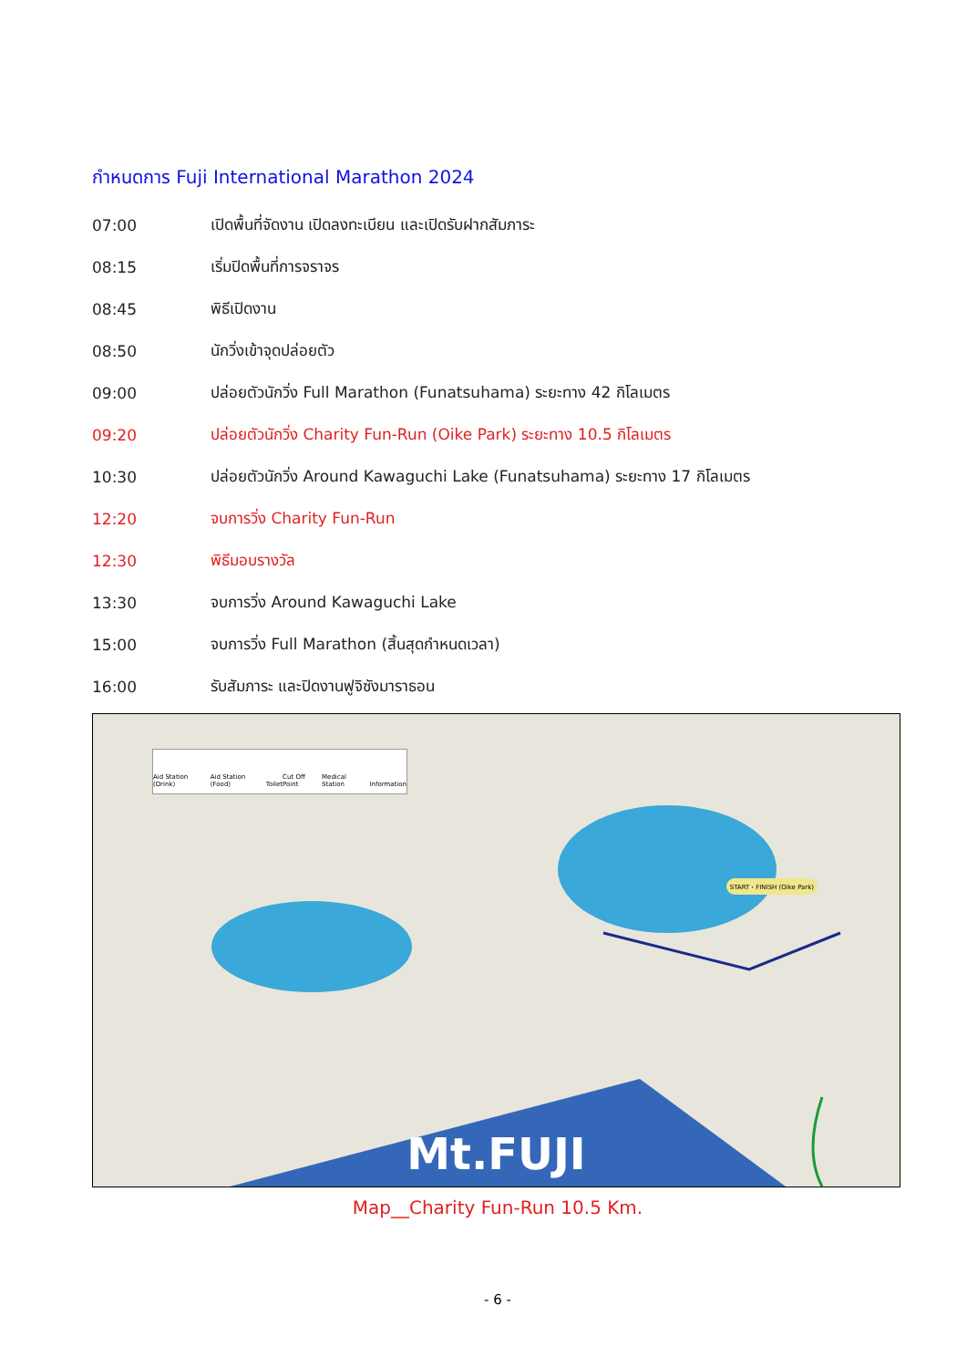กำหนดการ Fuji International Marathon 2024
| 07:00 | เปิดพื้นที่จัดงาน เปิดลงทะเบียน และเปิดรับฝากสัมภาระ |
| 08:15 | เริ่มปิดพื้นที่การจราจร |
| 08:45 | พิธีเปิดงาน |
| 08:50 | นักวิ่งเข้าจุดปล่อยตัว |
| 09:00 | ปล่อยตัวนักวิ่ง Full Marathon (Funatsuhama) ระยะทาง 42 กิโลเมตร |
| 09:20 | ปล่อยตัวนักวิ่ง Charity Fun-Run (Oike Park) ระยะทาง 10.5 กิโลเมตร |
| 10:30 | ปล่อยตัวนักวิ่ง Around Kawaguchi Lake (Funatsuhama) ระยะทาง 17 กิโลเมตร |
| 12:20 | จบการวิ่ง Charity Fun-Run |
| 12:30 | พิธีมอบรางวัล |
| 13:30 | จบการวิ่ง Around Kawaguchi Lake |
| 15:00 | จบการวิ่ง Full Marathon (สิ้นสุดกำหนดเวลา) |
| 16:00 | รับสัมภาระ และปิดงานฟูจิซังมาราธอน |
Aid Station (Drink) Aid Station (Food) Toilet Cut Off Point Medical Station Information
START・FINISH (Oike Park)
Mt.FUJI
Map__Charity Fun-Run 10.5 Km.
- 6 -